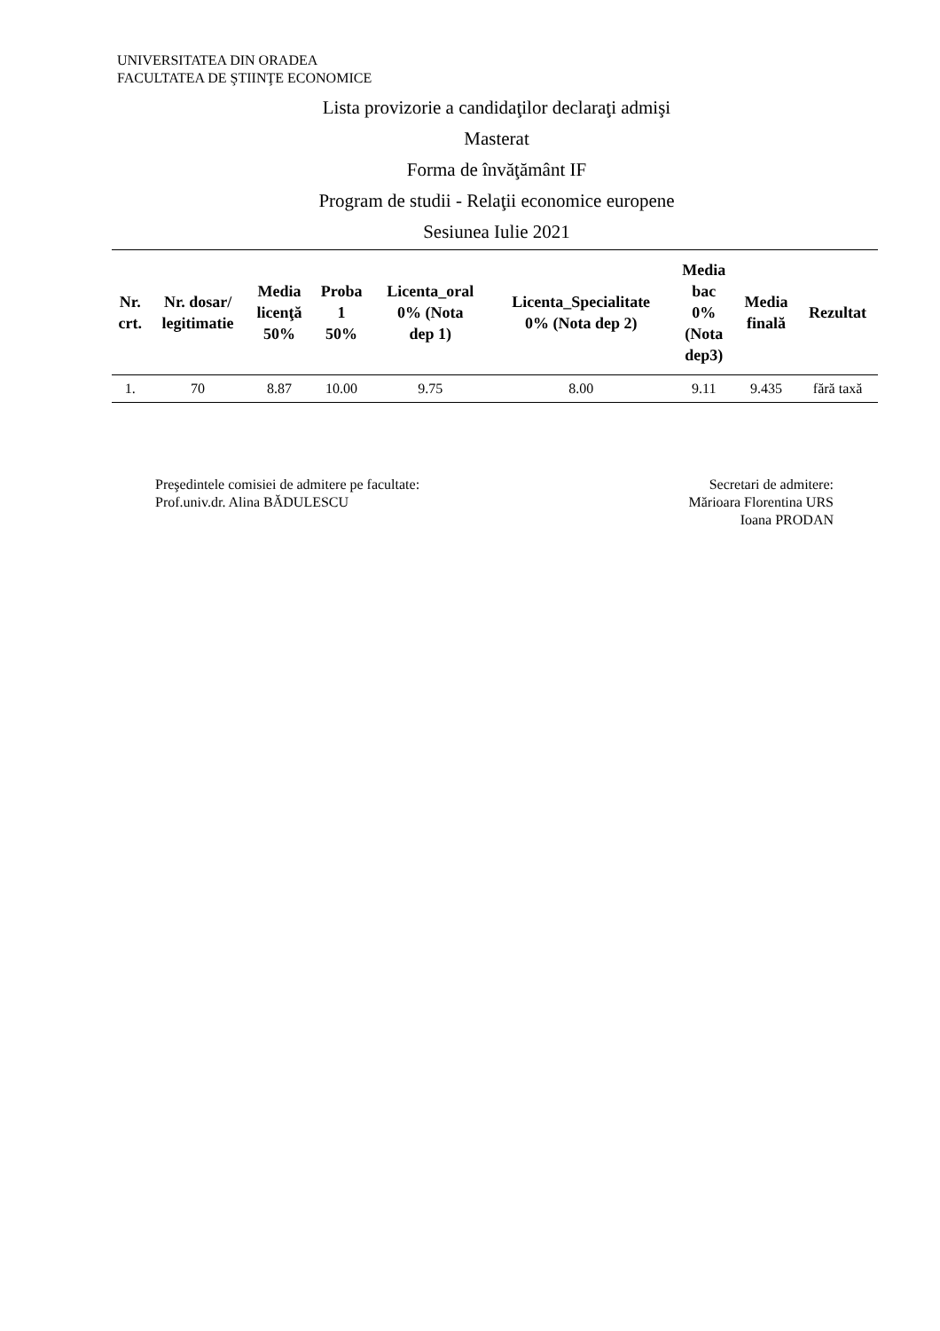UNIVERSITATEA DIN ORADEA
FACULTATEA DE ŞTIINŢE ECONOMICE
Lista provizorie a candidaţilor declaraţi admişi
Masterat
Forma de învăţământ IF
Program de studii - Relaţii economice europene
Sesiunea Iulie 2021
| Nr. crt. | Nr. dosar/ legitimatie | Media licenţă 50% | Proba 1 50% | Licenta_oral 0% (Nota dep 1) | Licenta_Specialitate 0% (Nota dep 2) | Media bac 0% (Nota dep3) | Media finală | Rezultat |
| --- | --- | --- | --- | --- | --- | --- | --- | --- |
| 1. | 70 | 8.87 | 10.00 | 9.75 | 8.00 | 9.11 | 9.435 | fără taxă |
Preşedintele comisiei de admitere pe facultate:
Prof.univ.dr. Alina BĂDULESCU
Secretari de admitere:
Mărioara Florentina URS
Ioana PRODAN